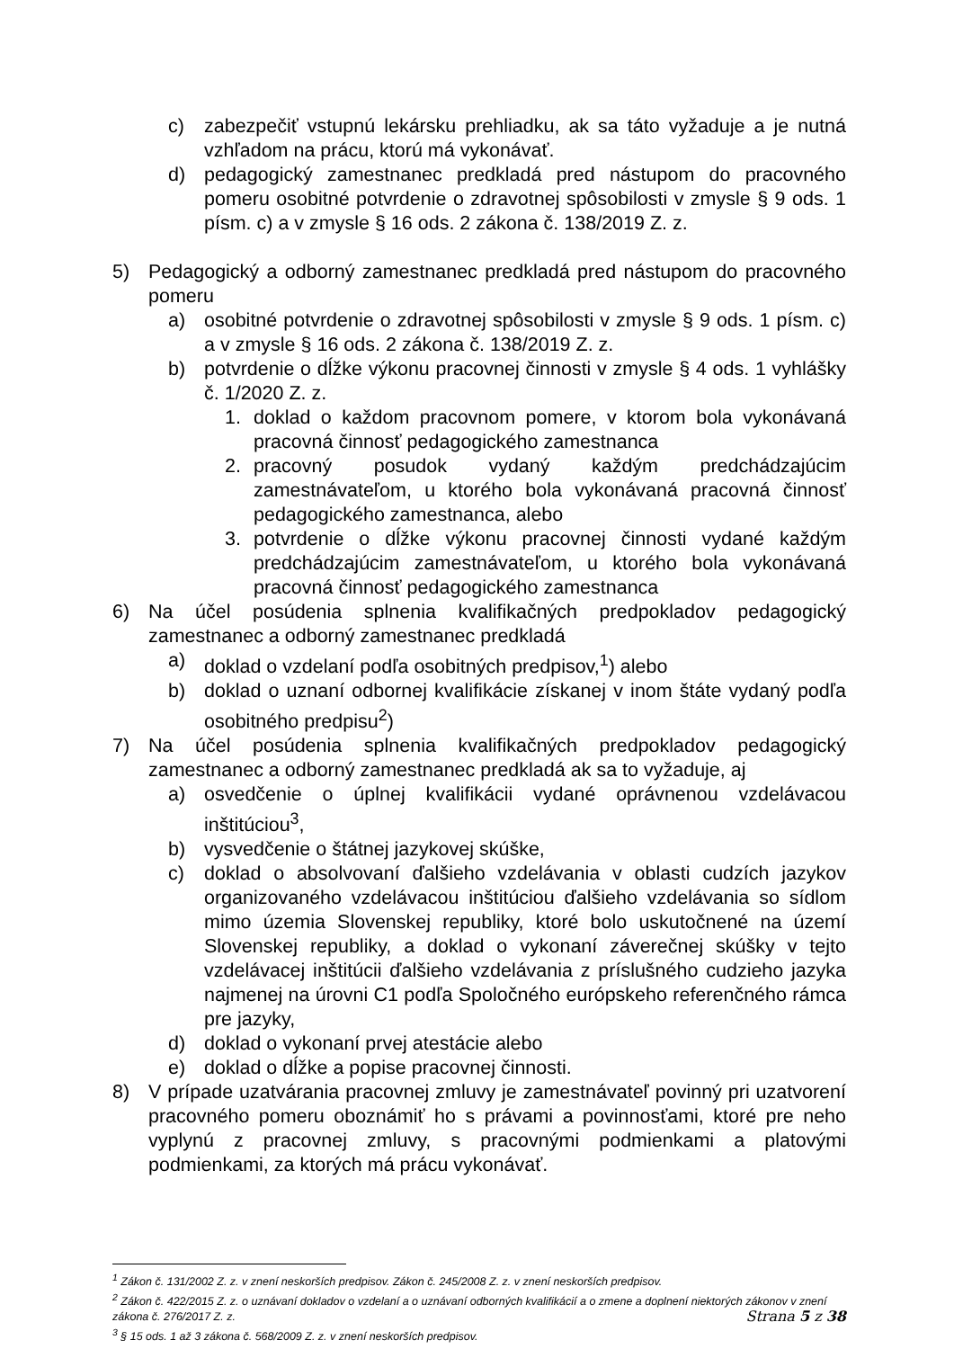c) zabezpečiť vstupnú lekársku prehliadku, ak sa táto vyžaduje a je nutná vzhľadom na prácu, ktorú má vykonávať.
d) pedagogický zamestnanec predkladá pred nástupom do pracovného pomeru osobitné potvrdenie o zdravotnej spôsobilosti v zmysle § 9 ods. 1 písm. c) a v zmysle § 16 ods. 2 zákona č. 138/2019 Z. z.
5) Pedagogický a odborný zamestnanec predkladá pred nástupom do pracovného pomeru
a) osobitné potvrdenie o zdravotnej spôsobilosti v zmysle § 9 ods. 1 písm. c) a v zmysle § 16 ods. 2 zákona č. 138/2019 Z. z.
b) potvrdenie o dĺžke výkonu pracovnej činnosti v zmysle § 4 ods. 1 vyhlášky č. 1/2020 Z. z.
1. doklad o každom pracovnom pomere, v ktorom bola vykonávaná pracovná činnosť pedagogického zamestnanca
2. pracovný posudok vydaný každým predchádzajúcim zamestnávateľom, u ktorého bola vykonávaná pracovná činnosť pedagogického zamestnanca, alebo
3. potvrdenie o dĺžke výkonu pracovnej činnosti vydané každým predchádzajúcim zamestnávateľom, u ktorého bola vykonávaná pracovná činnosť pedagogického zamestnanca
6) Na účel posúdenia splnenia kvalifikačných predpokladov pedagogický zamestnanec a odborný zamestnanec predkladá
a) doklad o vzdelaní podľa osobitných predpisov,<sup>1</sup>) alebo
b) doklad o uznaní odbornej kvalifikácie získanej v inom štáte vydaný podľa osobitného predpisu<sup>2</sup>)
7) Na účel posúdenia splnenia kvalifikačných predpokladov pedagogický zamestnanec a odborný zamestnanec predkladá ak sa to vyžaduje, aj
a) osvedčenie o úplnej kvalifikácii vydané oprávnenou vzdelávacou inštitúciou<sup>3</sup>,
b) vysvedčenie o štátnej jazykovej skúške,
c) doklad o absolvovaní ďalšieho vzdelávania v oblasti cudzích jazykov organizovaného vzdelávacou inštitúciou ďalšieho vzdelávania so sídlom mimo územia Slovenskej republiky, ktoré bolo uskutočnené na území Slovenskej republiky, a doklad o vykonaní záverečnej skúšky v tejto vzdelávacej inštitúcii ďalšieho vzdelávania z príslušného cudzieho jazyka najmenej na úrovni C1 podľa Spoločného európskeho referenčného rámca pre jazyky,
d) doklad o vykonaní prvej atestácie alebo
e) doklad o dĺžke a popise pracovnej činnosti.
8) V prípade uzatvárania pracovnej zmluvy je zamestnávateľ povinný pri uzatvorení pracovného pomeru oboznámiť ho s právami a povinnosťami, ktoré pre neho vyplynú z pracovnej zmluvy, s pracovnými podmienkami a platovými podmienkami, za ktorých má prácu vykonávať.
<sup>1</sup> Zákon č. 131/2002 Z. z. v znení neskorších predpisov. Zákon č. 245/2008 Z. z. v znení neskorších predpisov.
<sup>2</sup> Zákon č. 422/2015 Z. z. o uznávaní dokladov o vzdelaní a o uznávaní odborných kvalifikácií a o zmene a doplnení niektorých zákonov v znení zákona č. 276/2017 Z. z.
<sup>3</sup> § 15 ods. 1 až 3 zákona č. 568/2009 Z. z. v znení neskorších predpisov.
Strana 5 z 38